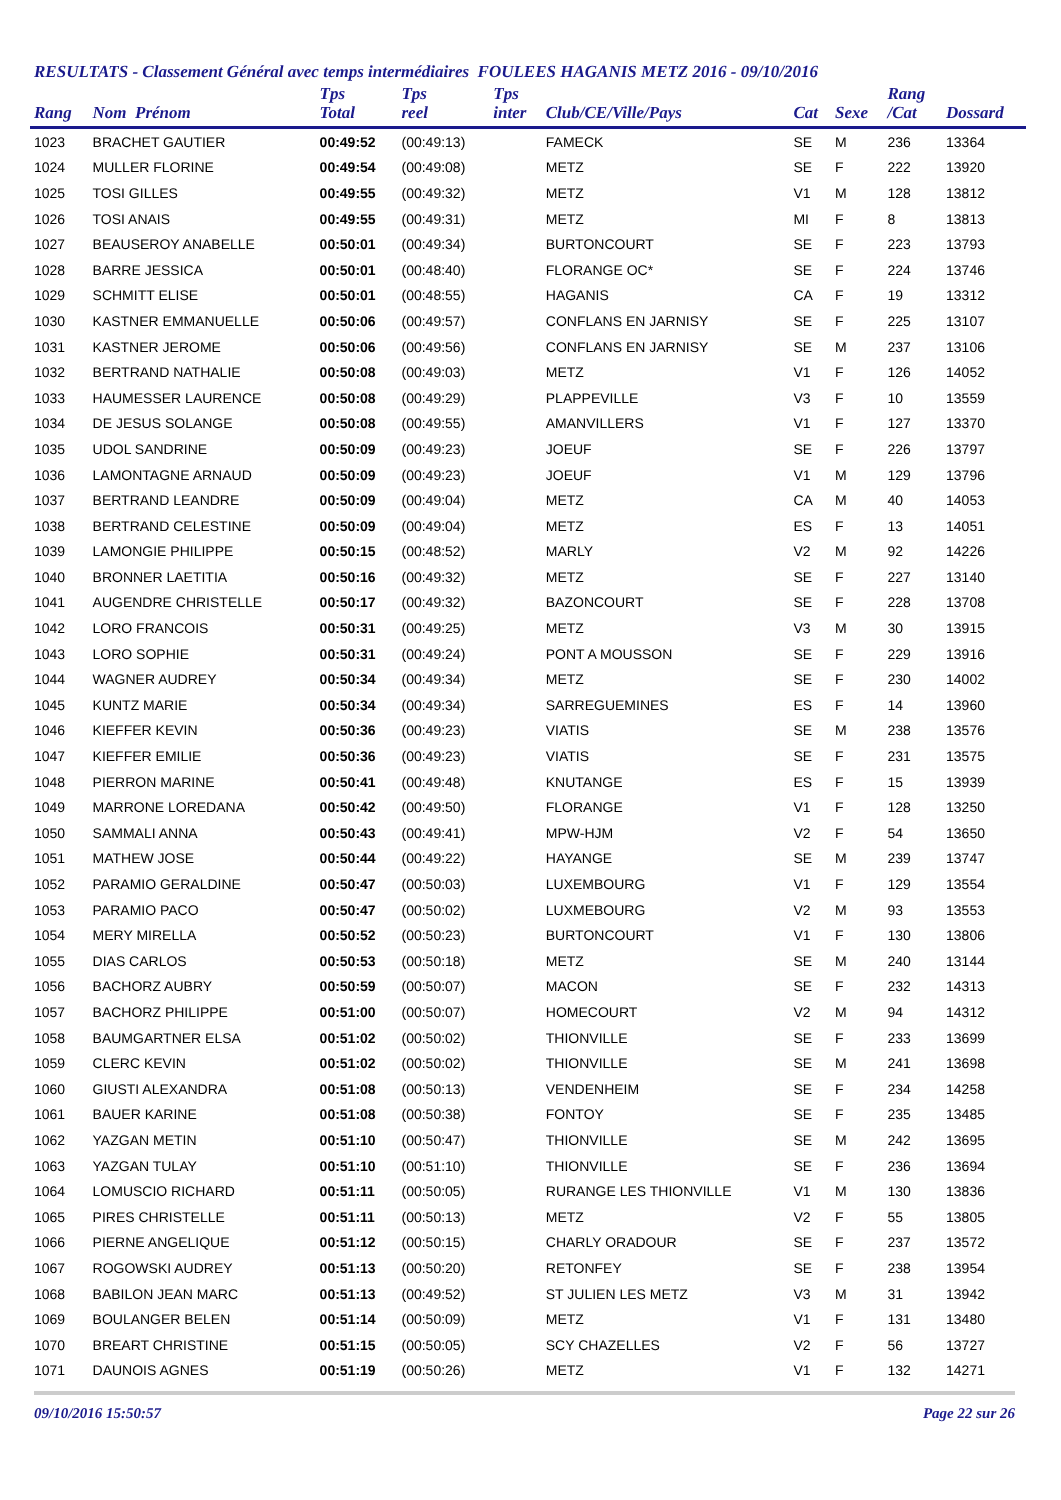RESULTATS - Classement Général avec temps intermédiaires FOULEES HAGANIS METZ 2016 - 09/10/2016
| Rang | Nom Prénom | Tps Total | Tps reel | Tps inter | Club/CE/Ville/Pays | Cat | Sexe | Rang /Cat | Dossard |
| --- | --- | --- | --- | --- | --- | --- | --- | --- | --- |
| 1023 | BRACHET GAUTIER | 00:49:52 | (00:49:13) | | FAMECK | SE | M | 236 | 13364 |
| 1024 | MULLER FLORINE | 00:49:54 | (00:49:08) | | METZ | SE | F | 222 | 13920 |
| 1025 | TOSI GILLES | 00:49:55 | (00:49:32) | | METZ | V1 | M | 128 | 13812 |
| 1026 | TOSI ANAIS | 00:49:55 | (00:49:31) | | METZ | MI | F | 8 | 13813 |
| 1027 | BEAUSEROY ANABELLE | 00:50:01 | (00:49:34) | | BURTONCOURT | SE | F | 223 | 13793 |
| 1028 | BARRE JESSICA | 00:50:01 | (00:48:40) | | FLORANGE OC* | SE | F | 224 | 13746 |
| 1029 | SCHMITT ELISE | 00:50:01 | (00:48:55) | | HAGANIS | CA | F | 19 | 13312 |
| 1030 | KASTNER EMMANUELLE | 00:50:06 | (00:49:57) | | CONFLANS EN JARNISY | SE | F | 225 | 13107 |
| 1031 | KASTNER JEROME | 00:50:06 | (00:49:56) | | CONFLANS EN JARNISY | SE | M | 237 | 13106 |
| 1032 | BERTRAND NATHALIE | 00:50:08 | (00:49:03) | | METZ | V1 | F | 126 | 14052 |
| 1033 | HAUMESSER LAURENCE | 00:50:08 | (00:49:29) | | PLAPPEVILLE | V3 | F | 10 | 13559 |
| 1034 | DE JESUS SOLANGE | 00:50:08 | (00:49:55) | | AMANVILLERS | V1 | F | 127 | 13370 |
| 1035 | UDOL SANDRINE | 00:50:09 | (00:49:23) | | JOEUF | SE | F | 226 | 13797 |
| 1036 | LAMONTAGNE ARNAUD | 00:50:09 | (00:49:23) | | JOEUF | V1 | M | 129 | 13796 |
| 1037 | BERTRAND LEANDRE | 00:50:09 | (00:49:04) | | METZ | CA | M | 40 | 14053 |
| 1038 | BERTRAND CELESTINE | 00:50:09 | (00:49:04) | | METZ | ES | F | 13 | 14051 |
| 1039 | LAMONGIE PHILIPPE | 00:50:15 | (00:48:52) | | MARLY | V2 | M | 92 | 14226 |
| 1040 | BRONNER LAETITIA | 00:50:16 | (00:49:32) | | METZ | SE | F | 227 | 13140 |
| 1041 | AUGENDRE CHRISTELLE | 00:50:17 | (00:49:32) | | BAZONCOURT | SE | F | 228 | 13708 |
| 1042 | LORO FRANCOIS | 00:50:31 | (00:49:25) | | METZ | V3 | M | 30 | 13915 |
| 1043 | LORO SOPHIE | 00:50:31 | (00:49:24) | | PONT A MOUSSON | SE | F | 229 | 13916 |
| 1044 | WAGNER AUDREY | 00:50:34 | (00:49:34) | | METZ | SE | F | 230 | 14002 |
| 1045 | KUNTZ MARIE | 00:50:34 | (00:49:34) | | SARREGUEMINES | ES | F | 14 | 13960 |
| 1046 | KIEFFER KEVIN | 00:50:36 | (00:49:23) | | VIATIS | SE | M | 238 | 13576 |
| 1047 | KIEFFER EMILIE | 00:50:36 | (00:49:23) | | VIATIS | SE | F | 231 | 13575 |
| 1048 | PIERRON MARINE | 00:50:41 | (00:49:48) | | KNUTANGE | ES | F | 15 | 13939 |
| 1049 | MARRONE LOREDANA | 00:50:42 | (00:49:50) | | FLORANGE | V1 | F | 128 | 13250 |
| 1050 | SAMMALI ANNA | 00:50:43 | (00:49:41) | | MPW-HJM | V2 | F | 54 | 13650 |
| 1051 | MATHEW JOSE | 00:50:44 | (00:49:22) | | HAYANGE | SE | M | 239 | 13747 |
| 1052 | PARAMIO GERALDINE | 00:50:47 | (00:50:03) | | LUXEMBOURG | V1 | F | 129 | 13554 |
| 1053 | PARAMIO PACO | 00:50:47 | (00:50:02) | | LUXMEBOURG | V2 | M | 93 | 13553 |
| 1054 | MERY MIRELLA | 00:50:52 | (00:50:23) | | BURTONCOURT | V1 | F | 130 | 13806 |
| 1055 | DIAS CARLOS | 00:50:53 | (00:50:18) | | METZ | SE | M | 240 | 13144 |
| 1056 | BACHORZ AUBRY | 00:50:59 | (00:50:07) | | MACON | SE | F | 232 | 14313 |
| 1057 | BACHORZ PHILIPPE | 00:51:00 | (00:50:07) | | HOMECOURT | V2 | M | 94 | 14312 |
| 1058 | BAUMGARTNER ELSA | 00:51:02 | (00:50:02) | | THIONVILLE | SE | F | 233 | 13699 |
| 1059 | CLERC KEVIN | 00:51:02 | (00:50:02) | | THIONVILLE | SE | M | 241 | 13698 |
| 1060 | GIUSTI ALEXANDRA | 00:51:08 | (00:50:13) | | VENDENHEIM | SE | F | 234 | 14258 |
| 1061 | BAUER KARINE | 00:51:08 | (00:50:38) | | FONTOY | SE | F | 235 | 13485 |
| 1062 | YAZGAN METIN | 00:51:10 | (00:50:47) | | THIONVILLE | SE | M | 242 | 13695 |
| 1063 | YAZGAN TULAY | 00:51:10 | (00:51:10) | | THIONVILLE | SE | F | 236 | 13694 |
| 1064 | LOMUSCIO RICHARD | 00:51:11 | (00:50:05) | | RURANGE LES THIONVILLE | V1 | M | 130 | 13836 |
| 1065 | PIRES CHRISTELLE | 00:51:11 | (00:50:13) | | METZ | V2 | F | 55 | 13805 |
| 1066 | PIERNE ANGELIQUE | 00:51:12 | (00:50:15) | | CHARLY ORADOUR | SE | F | 237 | 13572 |
| 1067 | ROGOWSKI AUDREY | 00:51:13 | (00:50:20) | | RETONFEY | SE | F | 238 | 13954 |
| 1068 | BABILON JEAN MARC | 00:51:13 | (00:49:52) | | ST JULIEN LES METZ | V3 | M | 31 | 13942 |
| 1069 | BOULANGER BELEN | 00:51:14 | (00:50:09) | | METZ | V1 | F | 131 | 13480 |
| 1070 | BREART CHRISTINE | 00:51:15 | (00:50:05) | | SCY CHAZELLES | V2 | F | 56 | 13727 |
| 1071 | DAUNOIS AGNES | 00:51:19 | (00:50:26) | | METZ | V1 | F | 132 | 14271 |
09/10/2016 15:50:57 Page 22 sur 26